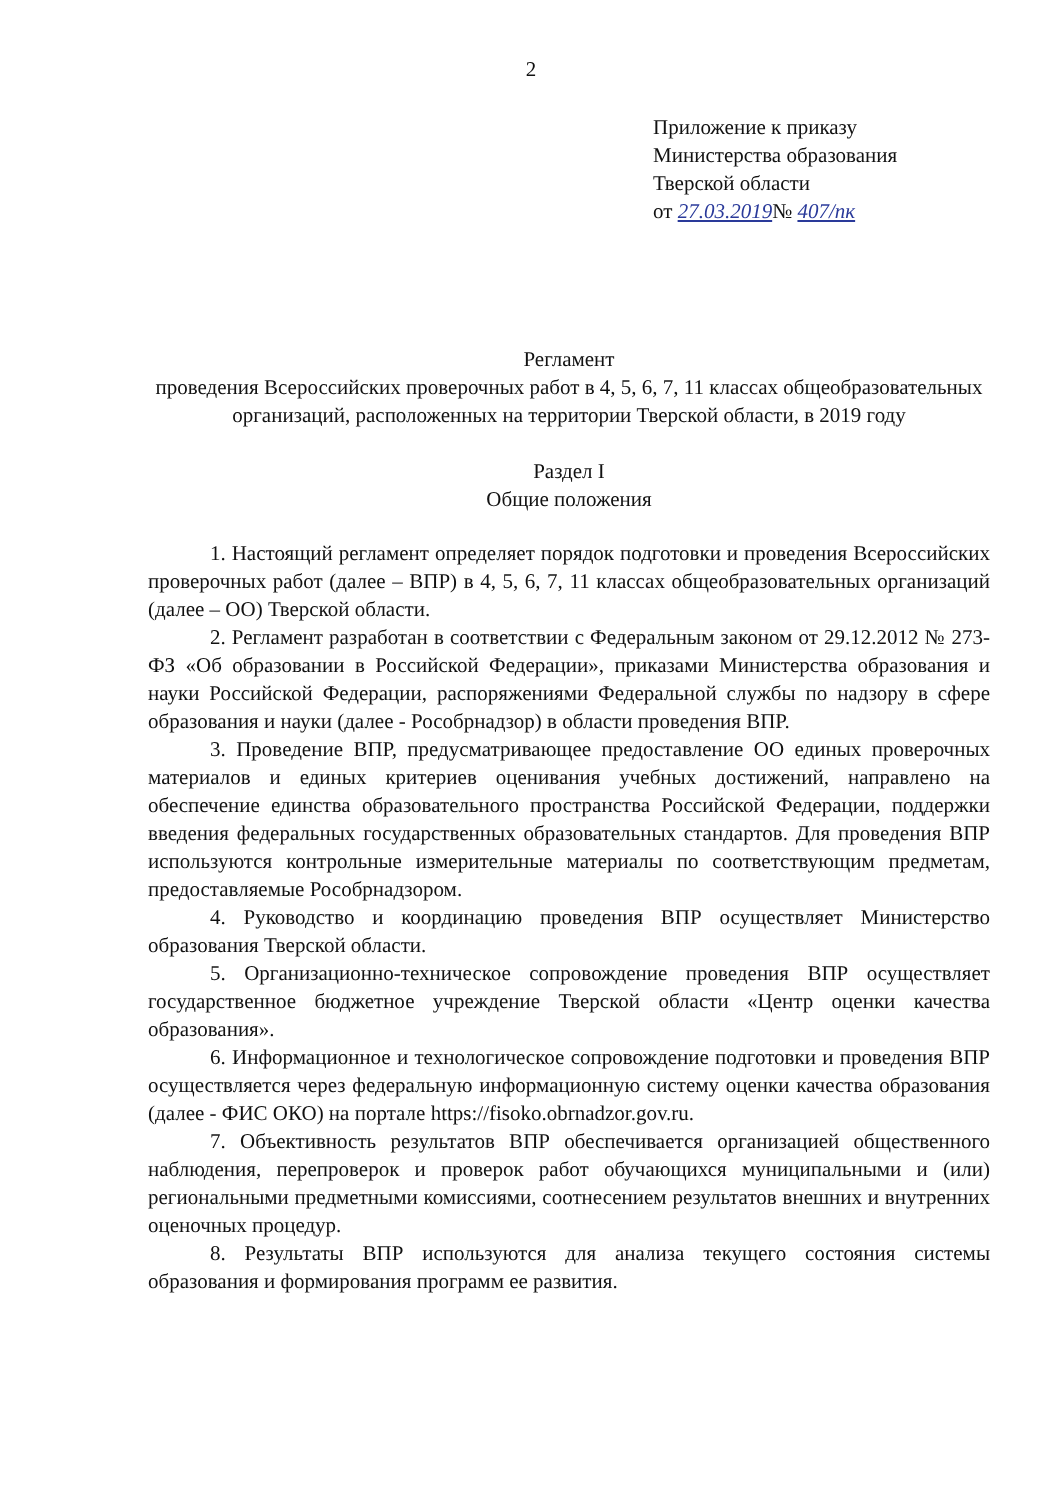2
Приложение к приказу
Министерства образования
Тверской области
от 27.03.2019№ 407/пк
Регламент
проведения Всероссийских проверочных работ в 4, 5, 6, 7, 11 классах общеобразовательных организаций, расположенных на территории Тверской области, в 2019 году
Раздел I
Общие положения
1. Настоящий регламент определяет порядок подготовки и проведения Всероссийских проверочных работ (далее – ВПР) в 4, 5, 6, 7, 11 классах общеобразовательных организаций (далее – ОО) Тверской области.
2. Регламент разработан в соответствии с Федеральным законом от 29.12.2012 № 273-ФЗ «Об образовании в Российской Федерации», приказами Министерства образования и науки Российской Федерации, распоряжениями Федеральной службы по надзору в сфере образования и науки (далее - Рособрнадзор) в области проведения ВПР.
3. Проведение ВПР, предусматривающее предоставление ОО единых проверочных материалов и единых критериев оценивания учебных достижений, направлено на обеспечение единства образовательного пространства Российской Федерации, поддержки введения федеральных государственных образовательных стандартов. Для проведения ВПР используются контрольные измерительные материалы по соответствующим предметам, предоставляемые Рособрнадзором.
4. Руководство и координацию проведения ВПР осуществляет Министерство образования Тверской области.
5. Организационно-техническое сопровождение проведения ВПР осуществляет государственное бюджетное учреждение Тверской области «Центр оценки качества образования».
6. Информационное и технологическое сопровождение подготовки и проведения ВПР осуществляется через федеральную информационную систему оценки качества образования (далее - ФИС ОКО) на портале https://fisoko.obrnadzor.gov.ru.
7. Объективность результатов ВПР обеспечивается организацией общественного наблюдения, перепроверок и проверок работ обучающихся муниципальными и (или) региональными предметными комиссиями, соотнесением результатов внешних и внутренних оценочных процедур.
8. Результаты ВПР используются для анализа текущего состояния системы образования и формирования программ ее развития.